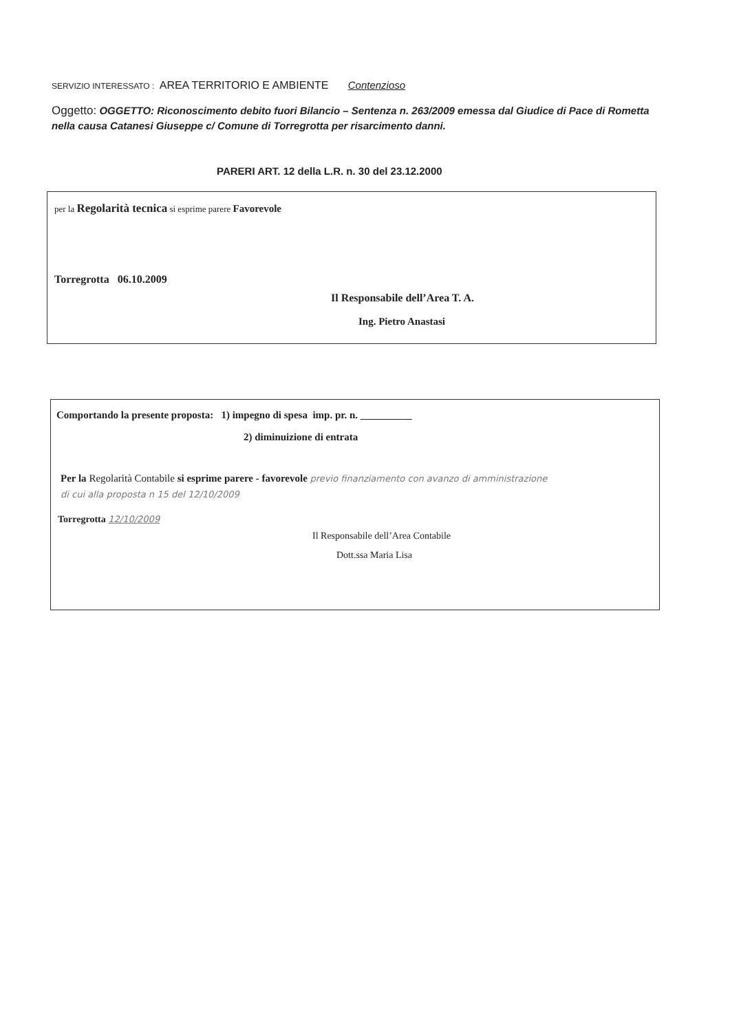SERVIZIO INTERESSATO : AREA TERRITORIO E AMBIENTE Contenzioso
Oggetto: OGGETTO: Riconoscimento debito fuori Bilancio – Sentenza n. 263/2009 emessa dal Giudice di Pace di Rometta nella causa Catanesi Giuseppe c/ Comune di Torregrotta per risarcimento danni.
PARERI ART. 12 della L.R. n. 30 del 23.12.2000
per la Regolarità tecnica si esprime parere Favorevole
Torregrotta 06.10.2009
Il Responsabile dell’Area T. A.
Ing. Pietro Anastasi
Comportando la presente proposta: 1) impegno di spesa imp. pr. n. __________
2) diminuizione di entrata
Per la Regolarità Contabile si esprime parere - favorevole previo finanziamento con avanzo di amministrazione
di cui alla proposta n 15 del 12/10/2009
Torregrotta 12/10/2009
Il Responsabile dell’Area Contabile
Dott.ssa Maria Lisa